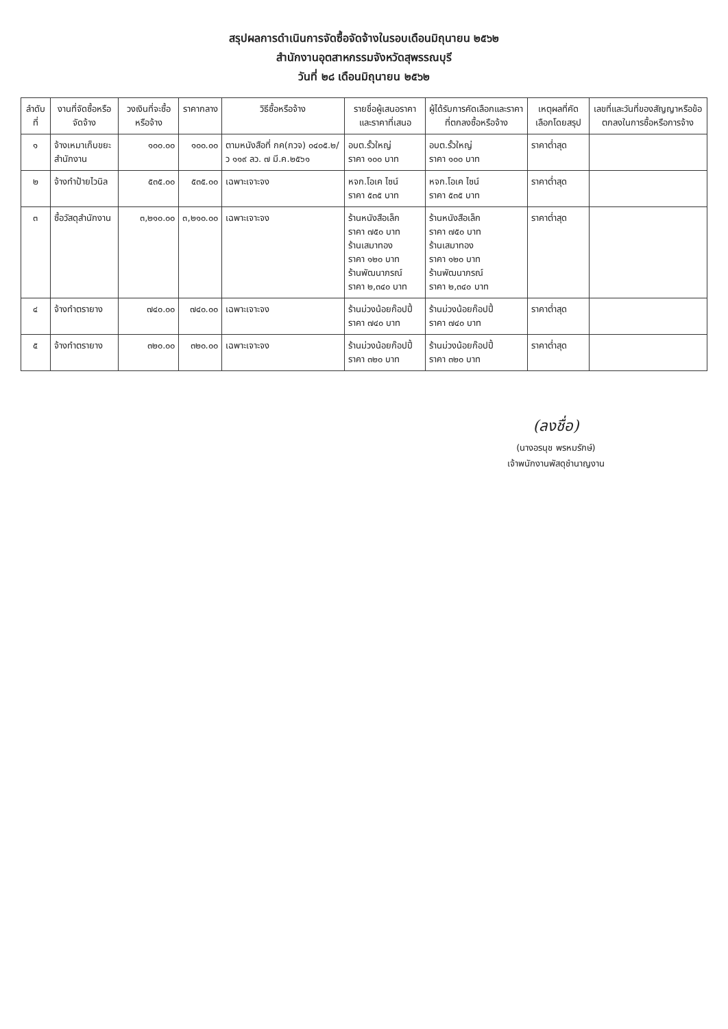สรุปผลการดำเนินการจัดซื้อจัดจ้างในรอบเดือนมิถุนายน ๒๕๖๒
สำนักงานอุตสาหกรรมจังหวัดสุพรรณบุรี
วันที่ ๒๘ เดือนมิถุนายน ๒๕๖๒
| ลำดับที่ | งานที่จัดซื้อหรือจัดจ้าง | วงเงินที่จะซื้อหรือจ้าง | ราคากลาง | วิธีซื้อหรือจ้าง | รายชื่อผู้เสนอราคาและราคาที่เสนอ | ผู้ได้รับการคัดเลือกและราคาที่ตกลงซื้อหรือจ้าง | เหตุผลที่คัดเลือกโดยสรุป | เลขที่และวันที่ของสัญญาหรือข้อตกลงในการซื้อหรือการจ้าง |
| --- | --- | --- | --- | --- | --- | --- | --- | --- |
| ๑ | จ้างเหมาเก็บขยะสำนักงาน | ๑๐๐.๐๐ | ๑๐๐.๐๐ | ตามหนังสือที่ กค(กวจ) ๐๔๐๕.๒/ว ๑๑๙ ลว. ๗ มี.ค.๒๕๖๑ | อบต.รั้วใหญ่ ราคา ๑๐๐ บาท | อบต.รั้วใหญ่ ราคา ๑๐๐ บาท | ราคาต่ำสุด | |
| ๒ | จ้างทำป้ายไวนิล | ๕๓๕.๐๐ | ๕๓๕.๐๐ | เฉพาะเจาะจง | หจก.โอเค ไซน์ ราคา ๕๓๕ บาท | หจก.โอเค ไซน์ ราคา ๕๓๕ บาท | ราคาต่ำสุด | |
| ๓ | ซื้อวัสดุสำนักงาน | ๓,๒๑๐.๐๐ | ๓,๒๑๐.๐๐ | เฉพาะเจาะจง | ร้านหนังสือเล็ก ราคา ๗๕๐ บาท ร้านเสมาทอง ราคา ๑๒๐ บาท ร้านพัฒนาภรณ์ ราคา ๒,๓๔๐ บาท | ร้านหนังสือเล็ก ราคา ๗๕๐ บาท ร้านเสมาทอง ราคา ๑๒๐ บาท ร้านพัฒนาภรณ์ ราคา ๒,๓๔๐ บาท | ราคาต่ำสุด | |
| ๔ | จ้างทำตรายาง | ๗๔๐.๐๐ | ๗๔๐.๐๐ | เฉพาะเจาะจง | ร้านม่วงน้อยก๊อปปี้ ราคา ๗๔๐ บาท | ร้านม่วงน้อยก๊อปปี้ ราคา ๗๔๐ บาท | ราคาต่ำสุด | |
| ๕ | จ้างทำตรายาง | ๓๒๐.๐๐ | ๓๒๐.๐๐ | เฉพาะเจาะจง | ร้านม่วงน้อยก๊อปปี้ ราคา ๓๒๐ บาท | ร้านม่วงน้อยก๊อปปี้ ราคา ๓๒๐ บาท | ราคาต่ำสุด | |
(ลงชื่อ)
(นางอรนุช พรหมรักษ์)
เจ้าพนักงานพัสดุชำนาญงาน